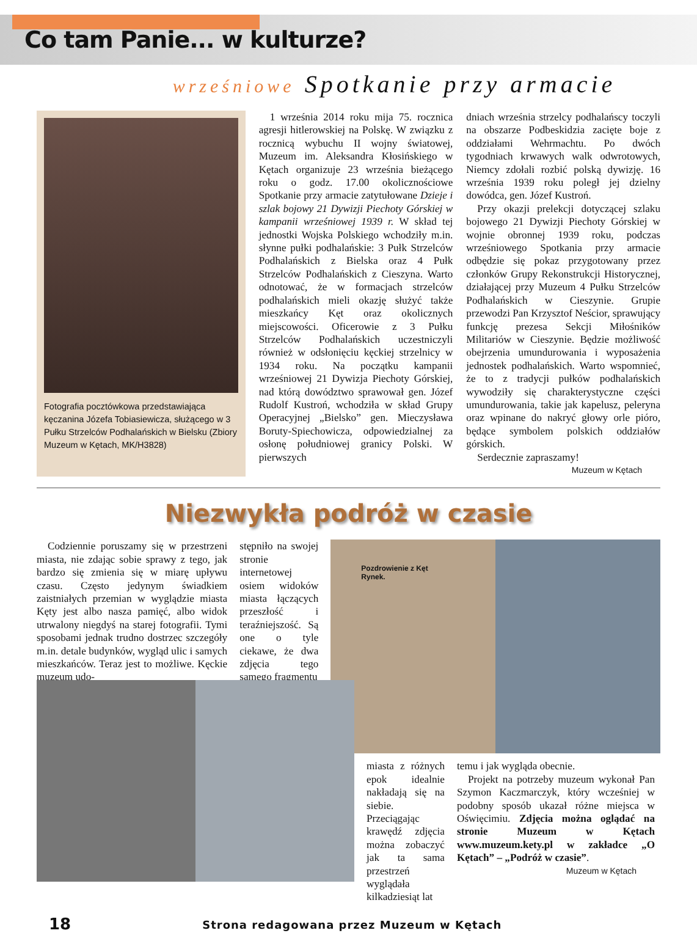Co tam Panie... w kulturze?
wrześniowe Spotkanie przy armacie
Fotografia pocztówkowa przedstawiająca kęczanina Józefa Tobiasiewicza, służącego w 3 Pułku Strzelców Podhalańskich w Bielsku (Zbiory Muzeum w Kętach, MK/H3828)
1 września 2014 roku mija 75. rocznica agresji hitlerowskiej na Polskę. W związku z rocznicą wybuchu II wojny światowej, Muzeum im. Aleksandra Kłosińskiego w Kętach organizuje 23 września bieżącego roku o godz. 17.00 okolicznościowe Spotkanie przy armacie zatytułowane Dzieje i szlak bojowy 21 Dywizji Piechoty Górskiej w kampanii wrześniowej 1939 r. W skład tej jednostki Wojska Polskiego wchodziły m.in. słynne pułki podhalańskie: 3 Pułk Strzelców Podhalańskich z Bielska oraz 4 Pułk Strzelców Podhalańskich z Cieszyna. Warto odnotować, że w formacjach strzelców podhalańskich mieli okazję służyć także mieszkańcy Kęt oraz okolicznych miejscowości. Oficerowie z 3 Pułku Strzelców Podhalańskich uczestniczyli również w odsłonięciu kęckiej strzelnicy w 1934 roku. Na początku kampanii wrześniowej 21 Dywizja Piechoty Górskiej, nad którą dowództwo sprawował gen. Józef Rudolf Kustroń, wchodziła w skład Grupy Operacyjnej „Bielsko” gen. Mieczysława Boruty-Spiechowicza, odpowiedzialnej za osłonę południowej granicy Polski. W pierwszych
dniach września strzelcy podhalańscy toczyli na obszarze Podbeskidzia zacięte boje z oddziałami Wehrmachtu. Po dwóch tygodniach krwawych walk odwrotowych, Niemcy zdołali rozbić polską dywizję. 16 września 1939 roku poległ jej dzielny dowódca, gen. Józef Kustroń.
Przy okazji prelekcji dotyczącej szlaku bojowego 21 Dywizji Piechoty Górskiej w wojnie obronnej 1939 roku, podczas wrześniowego Spotkania przy armacie odbędzie się pokaz przygotowany przez członków Grupy Rekonstrukcji Historycznej, działającej przy Muzeum 4 Pułku Strzelców Podhalańskich w Cieszynie. Grupie przewodzi Pan Krzysztof Neścior, sprawujący funkcję prezesa Sekcji Miłośników Militariów w Cieszynie. Będzie możliwość obejrzenia umundurowania i wyposażenia jednostek podhalańskich. Warto wspomnieć, że to z tradycji pułków podhalańskich wywodziły się charakterystyczne części umundurowania, takie jak kapelusz, peleryna oraz wpinane do nakryć głowy orle pióro, będące symbolem polskich oddziałów górskich.
Serdecznie zapraszamy!
Muzeum w Kętach
Niezwykła podróż w czasie
Codziennie poruszamy się w przestrzeni miasta, nie zdając sobie sprawy z tego, jak bardzo się zmienia się w miarę upływu czasu. Często jedynym świadkiem zaistniałych przemian w wyglądzie miasta Kęty jest albo nasza pamięć, albo widok utrwalony niegdyś na starej fotografii. Tymi sposobami jednak trudno dostrzec szczegóły m.in. detale budynków, wygląd ulic i samych mieszkańców. Teraz jest to możliwe. Kęckie muzeum udo-
stępniło na swojej stronie internetowej osiem widoków miasta łączących przeszłość i teraźniejszość. Są one o tyle ciekawe, że dwa zdjęcia tego samego fragmentu
Pozdrowienie z Kęt
Rynek.
miasta z różnych epok idealnie nakładają się na siebie. Przeciągając krawędź zdjęcia można zobaczyć jak ta sama przestrzeń wyglądała kilkadziesiąt lat
temu i jak wygląda obecnie.
Projekt na potrzeby muzeum wykonał Pan Szymon Kaczmarczyk, który wcześniej w podobny sposób ukazał różne miejsca w Oświęcimiu. Zdjęcia można oglądać na stronie Muzeum w Kętach www.muzeum.kety.pl w zakładce „O Kętach” – „Podróż w czasie”.
Muzeum w Kętach
18 Strona redagowana przez Muzeum w Kętach